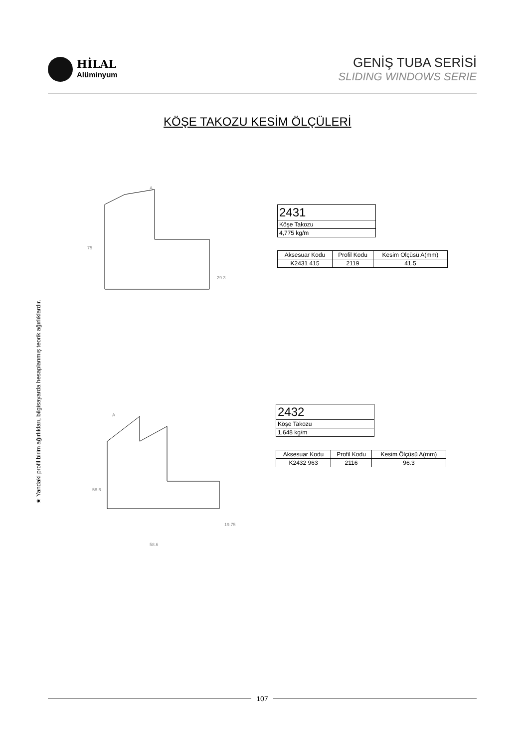HİLAL
Alüminyum
GENİŞ TUBA SERİSİ
SLIDING WINDOWS SERIE
KÖŞE TAKOZU KESİM ÖLÇÜLERİ
★ Yandaki profil birim ağırlıkları, bilgisayarda hesaplanmış teorik ağırlıklardır.
A
75
29.3
| 2431 |
| Köşe Takozu |
| 4,775 kg/m |
| Aksesuar Kodu | Profil Kodu | Kesim Ölçüsü A(mm) |
| --- | --- | --- |
| K2431 415 | 2119 | 41.5 |
A
58.6
19.75
58.6
| 2432 |
| Köşe Takozu |
| 1,648 kg/m |
| Aksesuar Kodu | Profil Kodu | Kesim Ölçüsü A(mm) |
| --- | --- | --- |
| K2432 963 | 2116 | 96.3 |
107